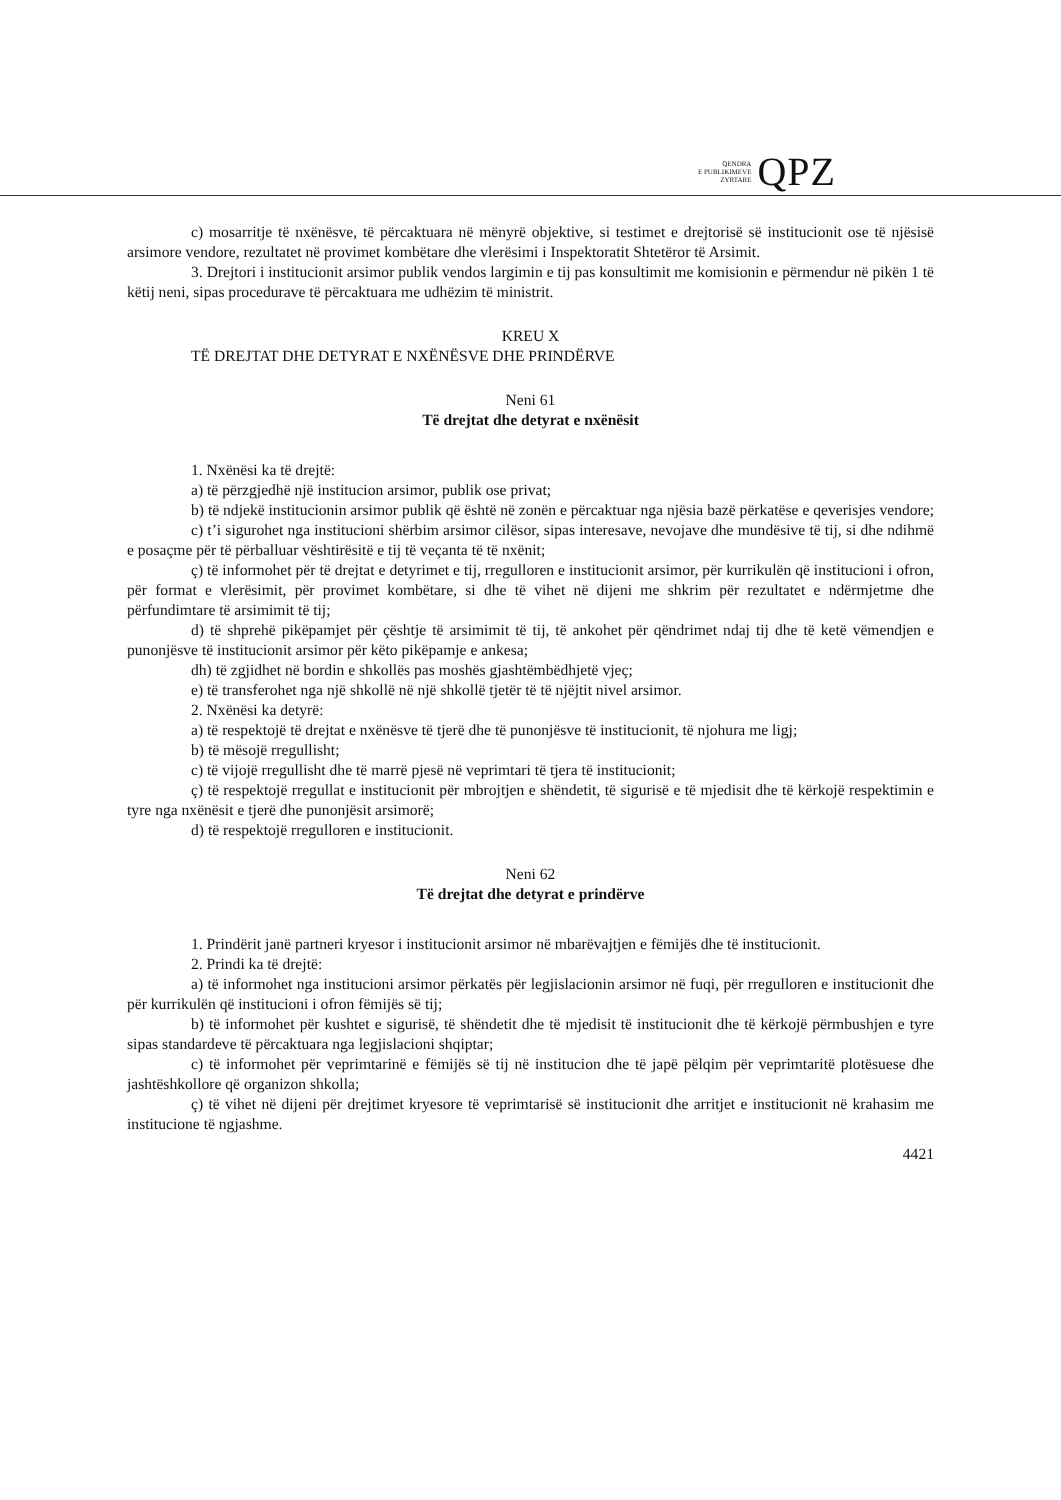QENDRA
E PUBLIKIMEVE
ZYRTARE
QPZ
c) mosarritje të nxënësve, të përcaktuara në mënyrë objektive, si testimet e drejtorisë së institucionit ose të njësisë arsimore vendore, rezultatet në provimet kombëtare dhe vlerësimi i Inspektoratit Shtetëror të Arsimit.
3. Drejtori i institucionit arsimor publik vendos largimin e tij pas konsultimit me komisionin e përmendur në pikën 1 të këtij neni, sipas procedurave të përcaktuara me udhëzim të ministrit.
KREU X
TË DREJTAT DHE DETYRAT E NXËNËSVE DHE PRINDËRVE
Neni 61
Të drejtat dhe detyrat e nxënësit
1. Nxënësi ka të drejtë:
a) të përzgjedhë një institucion arsimor, publik ose privat;
b) të ndjekë institucionin arsimor publik që është në zonën e përcaktuar nga njësia bazë përkatëse e qeverisjes vendore;
c) t’i sigurohet nga institucioni shërbim arsimor cilësor, sipas interesave, nevojave dhe mundësive të tij, si dhe ndihmë e posaçme për të përballuar vështirësitë e tij të veçanta të të nxënit;
ç) të informohet për të drejtat e detyrimet e tij, rregulloren e institucionit arsimor, për kurrikulën që institucioni i ofron, për format e vlerësimit, për provimet kombëtare, si dhe të vihet në dijeni me shkrim për rezultatet e ndërmjetme dhe përfundimtare të arsimimit të tij;
d) të shprehë pikëpamjet për çështje të arsimimit të tij, të ankohet për qëndrimet ndaj tij dhe të ketë vëmendjen e punonjësve të institucionit arsimor për këto pikëpamje e ankesa;
dh) të zgjidhet në bordin e shkollës pas moshës gjashtëmbëdhjetë vjeç;
e) të transferohet nga një shkollë në një shkollë tjetër të të njëjtit nivel arsimor.
2. Nxënësi ka detyrë:
a) të respektojë të drejtat e nxënësve të tjerë dhe të punonjësve të institucionit, të njohura me ligj;
b) të mësojë rregullisht;
c) të vijojë rregullisht dhe të marrë pjesë në veprimtari të tjera të institucionit;
ç) të respektojë rregullat e institucionit për mbrojtjen e shëndetit, të sigurisë e të mjedisit dhe të kërkojë respektimin e tyre nga nxënësit e tjerë dhe punonjësit arsimorë;
d) të respektojë rregulloren e institucionit.
Neni 62
Të drejtat dhe detyrat e prindërve
1. Prindërit janë partneri kryesor i institucionit arsimor në mbarëvajtjen e fëmijës dhe të institucionit.
2. Prindi ka të drejtë:
a) të informohet nga institucioni arsimor përkatës për legjislacionin arsimor në fuqi, për rregulloren e institucionit dhe për kurrikulën që institucioni i ofron fëmijës së tij;
b) të informohet për kushtet e sigurisë, të shëndetit dhe të mjedisit të institucionit dhe të kërkojë përmbushjen e tyre sipas standardeve të përcaktuara nga legjislacioni shqiptar;
c) të informohet për veprimtarinë e fëmijës së tij në institucion dhe të japë pëlqim për veprimtaritë plotësuese dhe jashtëshkollore që organizon shkolla;
ç) të vihet në dijeni për drejtimet kryesore të veprimtarisë së institucionit dhe arritjet e institucionit në krahasim me institucione të ngjashme.
4421